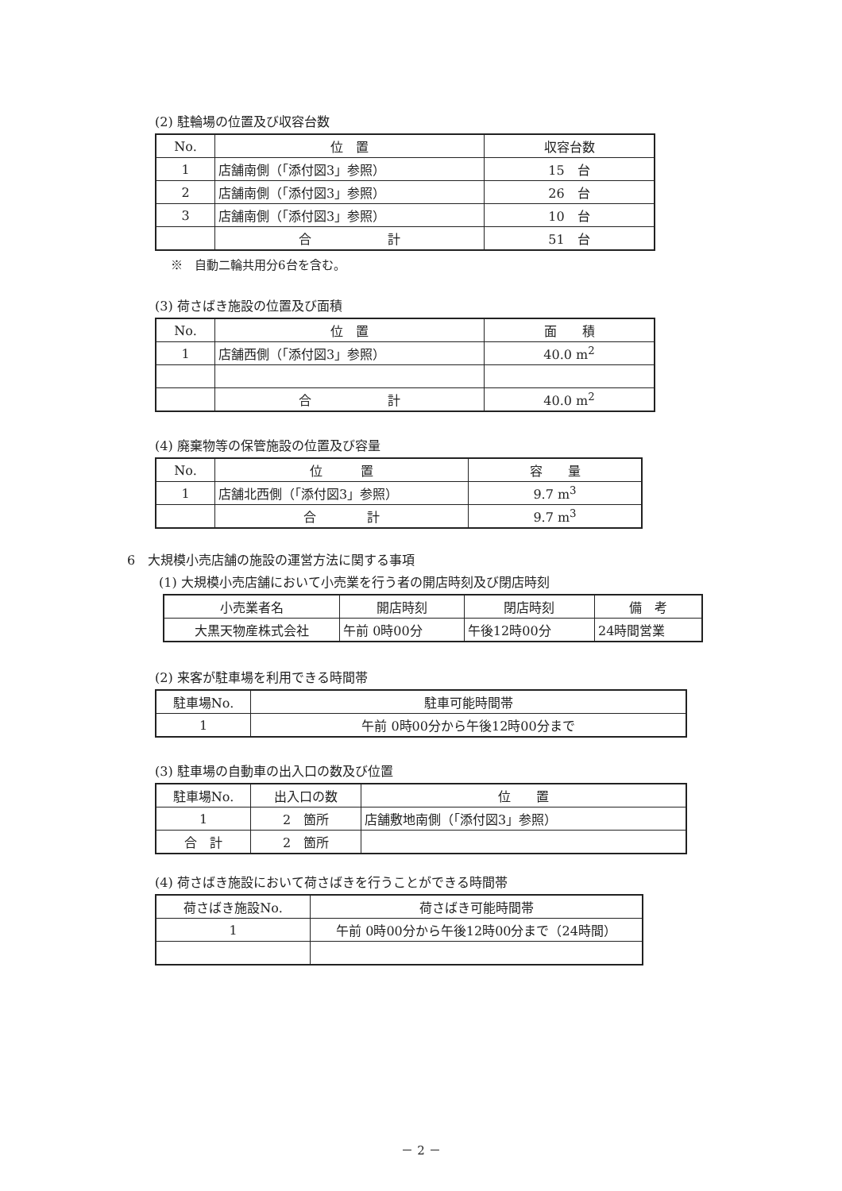(2) 駐輪場の位置及び収容台数
| No. | 位 置 | 収容台数 |
| 1 | 店舗南側（「添付図3」参照） | 15 台 |
| 2 | 店舗南側（「添付図3」参照） | 26 台 |
| 3 | 店舗南側（「添付図3」参照） | 10 台 |
| | 合 計 | 51 台 |
※　自動二輪共用分6台を含む。
(3) 荷さばき施設の位置及び面積
| No. | 位 置 | 面 積 |
| 1 | 店舗西側（「添付図3」参照） | 40.0 m<sup>2</sup> |
| | 合 計 | 40.0 m<sup>2</sup> |
(4) 廃棄物等の保管施設の位置及び容量
| No. | 位 置 | 容 量 |
| 1 | 店舗北西側（「添付図3」参照） | 9.7 m<sup>3</sup> |
| | 合 計 | 9.7 m<sup>3</sup> |
6　大規模小売店舗の施設の運営方法に関する事項
(1) 大規模小売店舗において小売業を行う者の開店時刻及び閉店時刻
| 小売業者名 | 開店時刻 | 閉店時刻 | 備 考 |
| 大黒天物産株式会社 | 午前 0時00分 | 午後12時00分 | 24時間営業 |
(2) 来客が駐車場を利用できる時間帯
| 駐車場No. | 駐車可能時間帯 |
| 1 | 午前 0時00分から午後12時00分まで |
(3) 駐車場の自動車の出入口の数及び位置
| 駐車場No. | 出入口の数 | 位 置 |
| 1 | 2 箇所 | 店舗敷地南側（「添付図3」参照） |
| 合 計 | 2 箇所 | |
(4) 荷さばき施設において荷さばきを行うことができる時間帯
| 荷さばき施設No. | 荷さばき可能時間帯 |
| 1 | 午前 0時00分から午後12時00分まで（24時間） |
－ 2 －